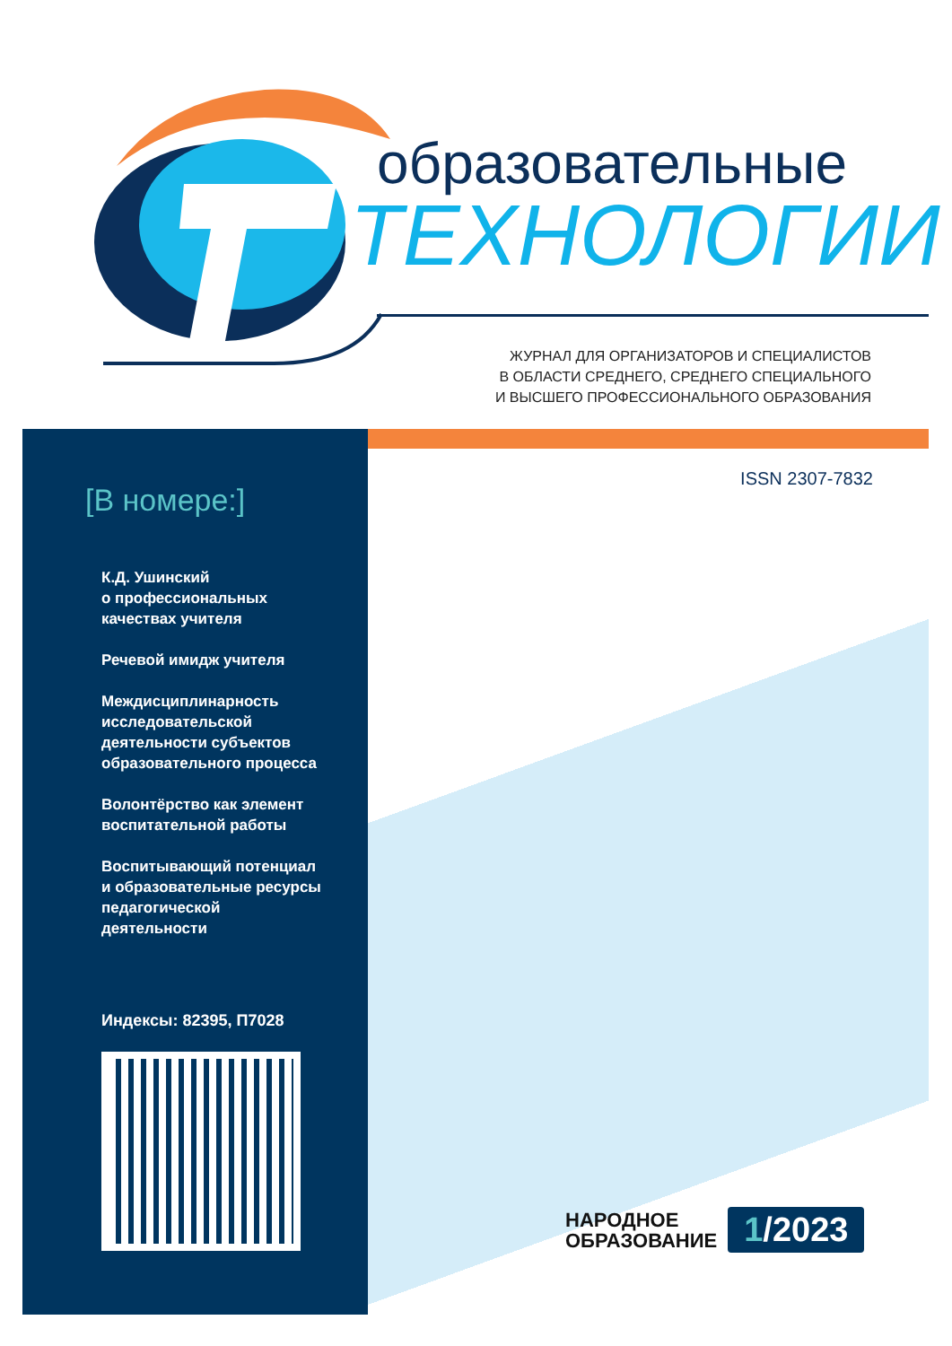образовательные
ТЕХНОЛОГИИ
ЖУРНАЛ ДЛЯ ОРГАНИЗАТОРОВ И СПЕЦИАЛИСТОВ
В ОБЛАСТИ СРЕДНЕГО, СРЕДНЕГО СПЕЦИАЛЬНОГО
И ВЫСШЕГО ПРОФЕССИОНАЛЬНОГО ОБРАЗОВАНИЯ
[В номере:]
К.Д. Ушинский
о профессиональных
качествах учителя
Речевой имидж учителя
Междисциплинарность
исследовательской
деятельности субъектов
образовательного процесса
Волонтёрство как элемент
воспитательной работы
Воспитывающий потенциал
и образовательные ресурсы
педагогической
деятельности
Индексы: 82395, П7028
ISSN 2307-7832
НАРОДНОЕ
ОБРАЗОВАНИЕ
1/2023